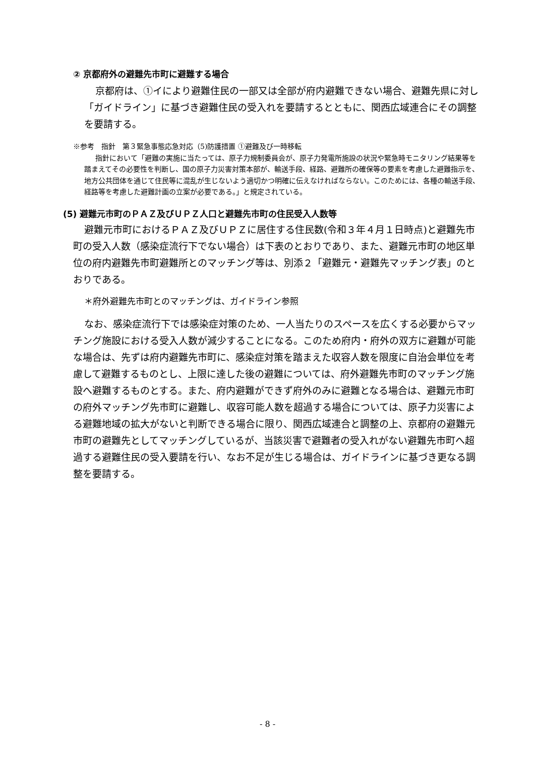② 京都府外の避難先市町に避難する場合
京都府は、①イにより避難住民の一部又は全部が府内避難できない場合、避難先県に対し「ガイドライン」に基づき避難住民の受入れを要請するとともに、関西広域連合にその調整を要請する。
※参考　指針　第３緊急事態応急対応（5)防護措置 ①避難及び一時移転
指針において「避難の実施に当たっては、原子力規制委員会が、原子力発電所施設の状況や緊急時モニタリング結果等を踏まえてその必要性を判断し、国の原子力災害対策本部が、輸送手段、経路、避難所の確保等の要素を考慮した避難指示を、地方公共団体を通じて住民等に混乱が生じないよう適切かつ明確に伝えなければならない。このためには、各種の輸送手段、経路等を考慮した避難計画の立案が必要である。」と規定されている。
(5) 避難元市町のＰＡＺ及びＵＰＺ人口と避難先市町の住民受入人数等
避難元市町におけるＰＡＺ及びＵＰＺに居住する住民数(令和３年４月１日時点)と避難先市町の受入人数（感染症流行下でない場合）は下表のとおりであり、また、避難元市町の地区単位の府内避難先市町避難所とのマッチング等は、別添２「避難元・避難先マッチング表」のとおりである。
＊府外避難先市町とのマッチングは、ガイドライン参照
なお、感染症流行下では感染症対策のため、一人当たりのスペースを広くする必要からマッチング施設における受入人数が減少することになる。このため府内・府外の双方に避難が可能な場合は、先ずは府内避難先市町に、感染症対策を踏まえた収容人数を限度に自治会単位を考慮して避難するものとし、上限に達した後の避難については、府外避難先市町のマッチング施設へ避難するものとする。また、府内避難ができず府外のみに避難となる場合は、避難元市町の府外マッチング先市町に避難し、収容可能人数を超過する場合については、原子力災害による避難地域の拡大がないと判断できる場合に限り、関西広域連合と調整の上、京都府の避難元市町の避難先としてマッチングしているが、当該災害で避難者の受入れがない避難先市町へ超過する避難住民の受入要請を行い、なお不足が生じる場合は、ガイドラインに基づき更なる調整を要請する。
- 8 -